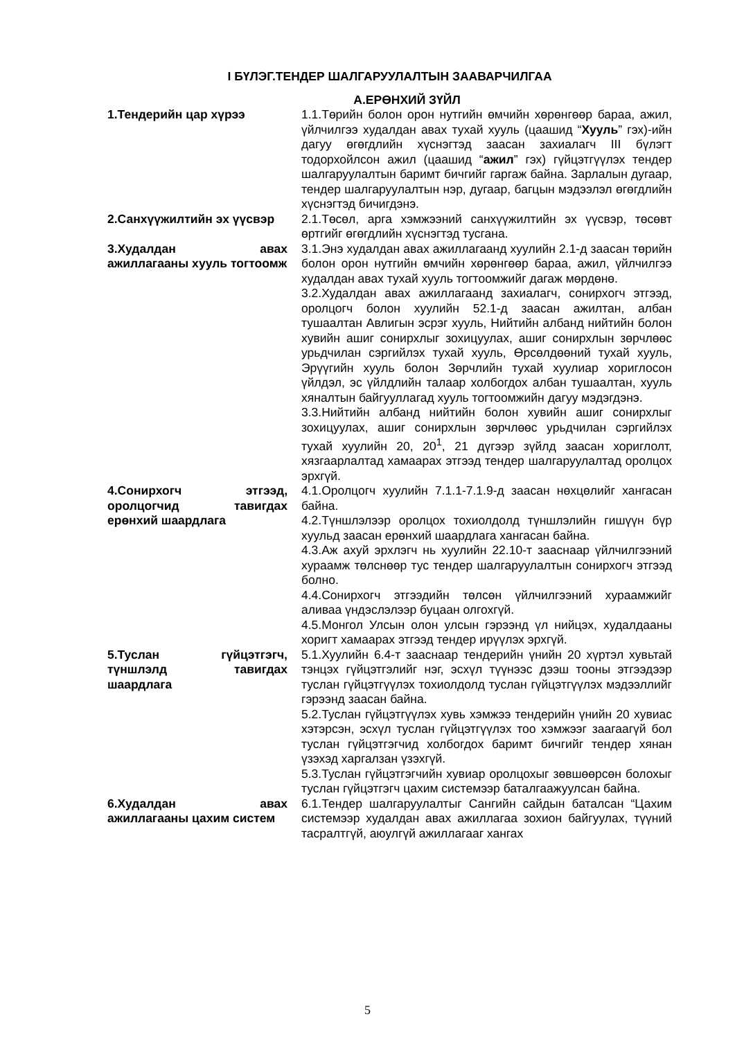I БҮЛЭГ.ТЕНДЕР ШАЛГАРУУЛАЛТЫН ЗААВАРЧИЛГАА
А.ЕРӨНХИЙ ЗҮЙЛ
1.Тендерийн цар хүрээ 1.1.Төрийн болон орон нутгийн өмчийн хөрөнгөөр бараа, ажил, үйлчилгээ худалдан авах тухай хууль (цаашид “Хууль” гэх)-ийн дагуу өгөгдлийн хүснэгтэд заасан захиалагч III бүлэгт тодорхойлсон ажил (цаашид “ажил” гэх) гүйцэтгүүлэх тендер шалгаруулалтын баримт бичгийг гаргаж байна. Зарлалын дугаар, тендер шалгаруулалтын нэр, дугаар, багцын мэдээлэл өгөгдлийн хүснэгтэд бичигдэнэ.
2.Санхүүжилтийн эх үүсвэр
2.1.Төсөл, арга хэмжээний санхүүжилтийн эх үүсвэр, төсөвт өртгийг өгөгдлийн хүснэгтэд тусгана.
3.Худалдан авах ажиллагааны хууль тогтоомж
3.1.Энэ худалдан авах ажиллагаанд хуулийн 2.1-д заасан төрийн болон орон нутгийн өмчийн хөрөнгөөр бараа, ажил, үйлчилгээ худалдан авах тухай хууль тогтоомжийг дагаж мөрдөнө.
3.2.Худалдан авах ажиллагаанд захиалагч, сонирхогч этгээд, оролцогч болон хуулийн 52.1-д заасан ажилтан, албан тушаалтан Авлигын эсрэг хууль, Нийтийн албанд нийтийн болон хувийн ашиг сонирхлыг зохицуулах, ашиг сонирхлын зөрчлөөс урьдчилан сэргийлэх тухай хууль, Өрсөлдөөний тухай хууль, Эрүүгийн хууль болон Зөрчлийн тухай хуулиар хориглосон үйлдэл, эс үйлдлийн талаар холбогдох албан тушаалтан, хууль хяналтын байгууллагад хууль тогтоомжийн дагуу мэдэгдэнэ.
3.3.Нийтийн албанд нийтийн болон хувийн ашиг сонирхлыг зохицуулах, ашиг сонирхлын зөрчлөөс урьдчилан сэргийлэх тухай хуулийн 20, 20<sup>1</sup>, 21 дүгээр зүйлд заасан хориглолт, хязгаарлалтад хамаарах этгээд тендер шалгаруулалтад оролцох эрхгүй.
4.Сонирхогч этгээд, оролцогчид тавигдах ерөнхий шаардлага
4.1.Оролцогч хуулийн 7.1.1-7.1.9-д заасан нөхцөлийг хангасан байна.
4.2.Түншлэлээр оролцох тохиолдолд түншлэлийн гишүүн бүр хуульд заасан ерөнхий шаардлага хангасан байна.
4.3.Аж ахуй эрхлэгч нь хуулийн 22.10-т зааснаар үйлчилгээний хураамж төлснөөр тус тендер шалгаруулалтын сонирхогч этгээд болно.
4.4.Сонирхогч этгээдийн төлсөн үйлчилгээний хураамжийг аливаа үндэслэлээр буцаан олгохгүй.
4.5.Монгол Улсын олон улсын гэрээнд үл нийцэх, худалдааны хоригт хамаарах этгээд тендер ирүүлэх эрхгүй.
5.Туслан гүйцэтгэгч, түншлэлд тавигдах шаардлага
5.1.Хуулийн 6.4-т зааснаар тендерийн үнийн 20 хүртэл хувьтай тэнцэх гүйцэтгэлийг нэг, эсхүл түүнээс дээш тооны этгээдээр туслан гүйцэтгүүлэх тохиолдолд туслан гүйцэтгүүлэх мэдээллийг гэрээнд заасан байна.
5.2.Туслан гүйцэтгүүлэх хувь хэмжээ тендерийн үнийн 20 хувиас хэтэрсэн, эсхүл туслан гүйцэтгүүлэх тоо хэмжээг заагаагүй бол туслан гүйцэтгэгчид холбогдох баримт бичгийг тендер хянан үзэхэд харгалзан үзэхгүй.
5.3.Туслан гүйцэтгэгчийн хувиар оролцохыг зөвшөөрсөн болохыг туслан гүйцэтгэгч цахим системээр баталгаажуулсан байна.
6.Худалдан авах ажиллагааны цахим систем
6.1.Тендер шалгаруулалтыг Сангийн сайдын баталсан “Цахим системээр худалдан авах ажиллагаа зохион байгуулах, түүний тасралтгүй, аюулгүй ажиллагааг хангах
5